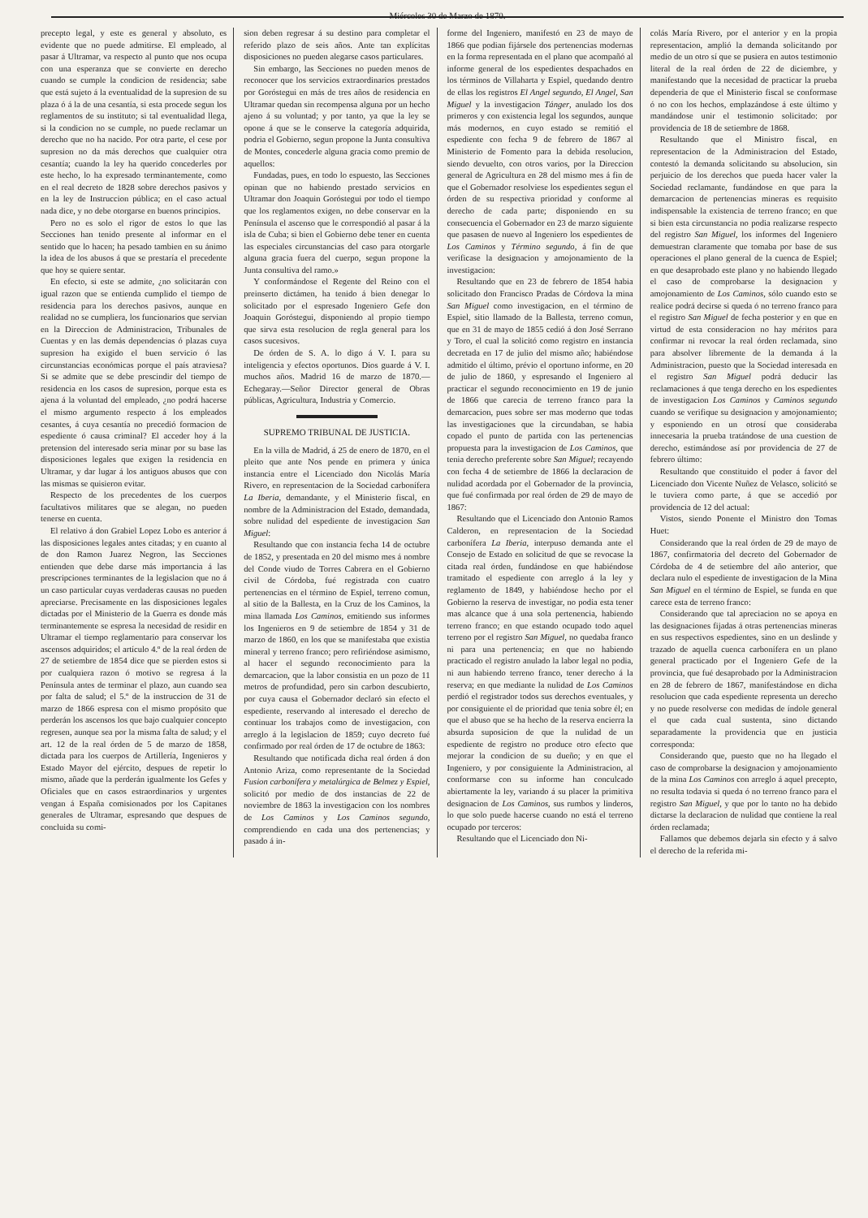Miércoles 30 de Marzo de 1870.
precepto legal, y este es general y absoluto, es evidente que no puede admitirse. El empleado, al pasar á Ultramar, va respecto al punto que nos ocupa con una esperanza que se convierte en derecho cuando se cumple la condicion de residencia; sabe que está sujeto á la eventualidad de la supresion de su plaza ó á la de una cesantía, si esta procede segun los reglamentos de su instituto; si tal eventualidad llega, si la condicion no se cumple, no puede reclamar un derecho que no ha nacido. Por otra parte, el cese por supresion no da más derechos que cualquier otra cesantía; cuando la ley ha querido concederles por este hecho, lo ha expresado terminantemente, como en el real decreto de 1828 sobre derechos pasivos y en la ley de Instruccion pública; en el caso actual nada dice, y no debe otorgarse en buenos principios.
Pero no es solo el rigor de estos lo que las Secciones han tenido presente al informar en el sentido que lo hacen; ha pesado tambien en su ánimo la idea de los abusos á que se prestaría el precedente que hoy se quiere sentar.
En efecto, si este se admite, ¿no solicitarán con igual razon que se entienda cumplido el tiempo de residencia para los derechos pasivos, aunque en realidad no se cumpliera, los funcionarios que servian en la Direccion de Administracion, Tribunales de Cuentas y en las demás dependencias ó plazas cuya supresion ha exigido el buen servicio ó las circunstancias económicas porque el país atraviesa? Si se admite que se debe prescindir del tiempo de residencia en los casos de supresion, porque esta es ajena á la voluntad del empleado, ¿no podrá hacerse el mismo argumento respecto á los empleados cesantes, á cuya cesantía no precedió formacion de espediente ó causa criminal? El acceder hoy á la pretension del interesado seria minar por su base las disposiciones legales que exigen la residencia en Ultramar, y dar lugar á los antiguos abusos que con las mismas se quisieron evitar.
Respecto de los precedentes de los cuerpos facultativos militares que se alegan, no pueden tenerse en cuenta.
El relativo á don Grabiel Lopez Lobo es anterior á las disposiciones legales antes citadas; y en cuanto al de don Ramon Juarez Negron, las Secciones entienden que debe darse más importancia á las prescripciones terminantes de la legislacion que no á un caso particular cuyas verdaderas causas no pueden apreciarse. Precisamente en las disposiciones legales dictadas por el Ministerio de la Guerra es donde más terminantemente se espresa la necesidad de residir en Ultramar el tiempo reglamentario para conservar los ascensos adquiridos; el artículo 4.º de la real órden de 27 de setiembre de 1854 dice que se pierden estos si por cualquiera razon ó motivo se regresa á la Península antes de terminar el plazo, aun cuando sea por falta de salud; el 5.º de la instruccion de 31 de marzo de 1866 espresa con el mismo propósito que perderán los ascensos los que bajo cualquier concepto regresen, aunque sea por la misma falta de salud; y el art. 12 de la real órden de 5 de marzo de 1858, dictada para los cuerpos de Artillería, Ingenieros y Estado Mayor del ejército, despues de repetir lo mismo, añade que la perderán igualmente los Gefes y Oficiales que en casos estraordinarios y urgentes vengan á España comisionados por los Capitanes generales de Ultramar, espresando que despues de concluida su comi-
sion deben regresar á su destino para completar el referido plazo de seis años. Ante tan explícitas disposiciones no pueden alegarse casos particulares.
Sin embargo, las Secciones no pueden menos de reconocer que los servicios extraordinarios prestados por Goróstegui en más de tres años de residencia en Ultramar quedan sin recompensa alguna por un hecho ajeno á su voluntad; y por tanto, ya que la ley se opone á que se le conserve la categoría adquirida, podria el Gobierno, segun propone la Junta consultiva de Montes, concederle alguna gracia como premio de aquellos:
Fundadas, pues, en todo lo espuesto, las Secciones opinan que no habiendo prestado servicios en Ultramar don Joaquin Goróstegui por todo el tiempo que los reglamentos exigen, no debe conservar en la Península el ascenso que le correspondió al pasar á la isla de Cuba; si bien el Gobierno debe tener en cuenta las especiales circunstancias del caso para otorgarle alguna gracia fuera del cuerpo, segun propone la Junta consultiva del ramo.»
Y conformándose el Regente del Reino con el preinserto dictámen, ha tenido á bien denegar lo solicitado por el espresado Ingeniero Gefe don Joaquin Goróstegui, disponiendo al propio tiempo que sirva esta resolucion de regla general para los casos sucesivos.
De órden de S. A. lo digo á V. I. para su inteligencia y efectos oportunos. Dios guarde á V. I. muchos años. Madrid 16 de marzo de 1870.—Echegaray.—Señor Director general de Obras públicas, Agricultura, Industria y Comercio.
SUPREMO TRIBUNAL DE JUSTICIA.
En la villa de Madrid, á 25 de enero de 1870, en el pleito que ante Nos pende en primera y única instancia entre el Licenciado don Nicolás María Rivero, en representacion de la Sociedad carbonífera La Iberia, demandante, y el Ministerio fiscal, en nombre de la Administracion del Estado, demandada, sobre nulidad del espediente de investigacion San Miguel:
Resultando que con instancia fecha 14 de octubre de 1852, y presentada en 20 del mismo mes á nombre del Conde viudo de Torres Cabrera en el Gobierno civil de Córdoba, fué registrada con cuatro pertenencias en el término de Espiel, terreno comun, al sitio de la Ballesta, en la Cruz de los Caminos, la mina llamada Los Caminos, emitiendo sus informes los Ingenieros en 9 de setiembre de 1854 y 31 de marzo de 1860, en los que se manifestaba que existia mineral y terreno franco; pero refiriéndose asimismo, al hacer el segundo reconocimiento para la demarcacion, que la labor consistia en un pozo de 11 metros de profundidad, pero sin carbon descubierto, por cuya causa el Gobernador declaró sin efecto el espediente, reservando al interesado el derecho de continuar los trabajos como de investigacion, con arreglo á la legislacion de 1859; cuyo decreto fué confirmado por real órden de 17 de octubre de 1863:
Resultando que notificada dicha real órden á don Antonio Ariza, como representante de la Sociedad Fusion carbonífera y metalúrgica de Belmez y Espiel, solicitó por medio de dos instancias de 22 de noviembre de 1863 la investigacion con los nombres de Los Caminos y Los Caminos segundo, comprendiendo en cada una dos pertenencias; y pasado á in-
forme del Ingeniero, manifestó en 23 de mayo de 1866 que podian fijársele dos pertenencias modernas en la forma representada en el plano que acompañó al informe general de los espedientes despachados en los términos de Villaharta y Espiel, quedando dentro de ellas los registros El Angel segundo, El Angel, San Miguel y la investigacion Tánger, anulado los dos primeros y con existencia legal los segundos, aunque más modernos, en cuyo estado se remitió el espediente con fecha 9 de febrero de 1867 al Ministerio de Fomento para la debida resolucion, siendo devuelto, con otros varios, por la Direccion general de Agricultura en 28 del mismo mes á fin de que el Gobernador resolviese los espedientes segun el órden de su respectiva prioridad y conforme al derecho de cada parte; disponiendo en su consecuencia el Gobernador en 23 de marzo siguiente que pasasen de nuevo al Ingeniero los espedientes de Los Caminos y Término segundo, á fin de que verificase la designacion y amojonamiento de la investigacion:
Resultando que en 23 de febrero de 1854 habia solicitado don Francisco Pradas de Córdova la mina San Miguel como investigacion, en el término de Espiel, sitio llamado de la Ballesta, terreno comun, que en 31 de mayo de 1855 cedió á don José Serrano y Toro, el cual la solicitó como registro en instancia decretada en 17 de julio del mismo año; habiéndose admitido el último, prévio el oportuno informe, en 20 de julio de 1860, y espresando el Ingeniero al practicar el segundo reconocimiento en 19 de junio de 1866 que carecia de terreno franco para la demarcacion, pues sobre ser mas moderno que todas las investigaciones que la circundaban, se habia copado el punto de partida con las pertenencias propuesta para la investigacion de Los Caminos, que tenia derecho preferente sobre San Miguel; recayendo con fecha 4 de setiembre de 1866 la declaracion de nulidad acordada por el Gobernador de la provincia, que fué confirmada por real órden de 29 de mayo de 1867:
Resultando que el Licenciado don Antonio Ramos Calderon, en representacion de la Sociedad carbonífera La Iberia, interpuso demanda ante el Consejo de Estado en solicitud de que se revocase la citada real órden, fundándose en que habiéndose tramitado el espediente con arreglo á la ley y reglamento de 1849, y habiéndose hecho por el Gobierno la reserva de investigar, no podia esta tener mas alcance que á una sola pertenencia, habiendo terreno franco; en que estando ocupado todo aquel terreno por el registro San Miguel, no quedaba franco ni para una pertenencia; en que no habiendo practicado el registro anulado la labor legal no podia, ni aun habiendo terreno franco, tener derecho á la reserva; en que mediante la nulidad de Los Caminos perdió el registrador todos sus derechos eventuales, y por consiguiente el de prioridad que tenia sobre él; en que el abuso que se ha hecho de la reserva encierra la absurda suposicion de que la nulidad de un espediente de registro no produce otro efecto que mejorar la condicion de su dueño; y en que el Ingeniero, y por consiguiente la Administracion, al conformarse con su informe han conculcado abiertamente la ley, variando á su placer la primitiva designacion de Los Caminos, sus rumbos y linderos, lo que solo puede hacerse cuando no está el terreno ocupado por terceros:
Resultando que el Licenciado don Ni-
colás María Rivero, por el anterior y en la propia representacion, amplió la demanda solicitando por medio de un otro sí que se pusiera en autos testimonio literal de la real órden de 22 de diciembre, y manifestando que la necesidad de practicar la prueba dependeria de que el Ministerio fiscal se conformase ó no con los hechos, emplazándose á este último y mandándose unir el testimonio solicitado: por providencia de 18 de setiembre de 1868.
Resultando que el Ministro fiscal, en representacion de la Administracion del Estado, contestó la demanda solicitando su absolucion, sin perjuicio de los derechos que pueda hacer valer la Sociedad reclamante, fundándose en que para la demarcacion de pertenencias mineras es requisito indispensable la existencia de terreno franco; en que si bien esta circunstancia no podia realizarse respecto del registro San Miguel, los informes del Ingeniero demuestran claramente que tomaba por base de sus operaciones el plano general de la cuenca de Espiel; en que desaprobado este plano y no habiendo llegado el caso de comprobarse la designacion y amojonamiento de Los Caminos, sólo cuando esto se realice podrá decirse si queda ó no terreno franco para el registro San Miguel de fecha posterior y en que en virtud de esta consideracion no hay méritos para confirmar ni revocar la real órden reclamada, sino para absolver libremente de la demanda á la Administracion, puesto que la Sociedad interesada en el registro San Miguel podrá deducir las reclamaciones á que tenga derecho en los espedientes de investigacion Los Caminos y Caminos segundo cuando se verifique su designacion y amojonamiento; y esponiendo en un otrosí que consideraba innecesaria la prueba tratándose de una cuestion de derecho, estimándose así por providencia de 27 de febrero último:
Resultando que constituido el poder á favor del Licenciado don Vicente Nuñez de Velasco, solicitó se le tuviera como parte, á que se accedió por providencia de 12 del actual:
Vistos, siendo Ponente el Ministro don Tomas Huet:
Considerando que la real órden de 29 de mayo de 1867, confirmatoria del decreto del Gobernador de Córdoba de 4 de setiembre del año anterior, que declara nulo el espediente de investigacion de la Mina San Miguel en el término de Espiel, se funda en que carece esta de terreno franco:
Considerando que tal apreciacion no se apoya en las designaciones fijadas á otras pertenencias mineras en sus respectivos espedientes, sino en un deslinde y trazado de aquella cuenca carbonífera en un plano general practicado por el Ingeniero Gefe de la provincia, que fué desaprobado por la Administracion en 28 de febrero de 1867, manifestándose en dicha resolucion que cada espediente representa un derecho y no puede resolverse con medidas de índole general el que cada cual sustenta, sino dictando separadamente la providencia que en justicia corresponda:
Considerando que, puesto que no ha llegado el caso de comprobarse la designacion y amojonamiento de la mina Los Caminos con arreglo á aquel precepto, no resulta todavia si queda ó no terreno franco para el registro San Miguel, y que por lo tanto no ha debido dictarse la declaracion de nulidad que contiene la real órden reclamada;
Fallamos que debemos dejarla sin efecto y á salvo el derecho de la referida mi-